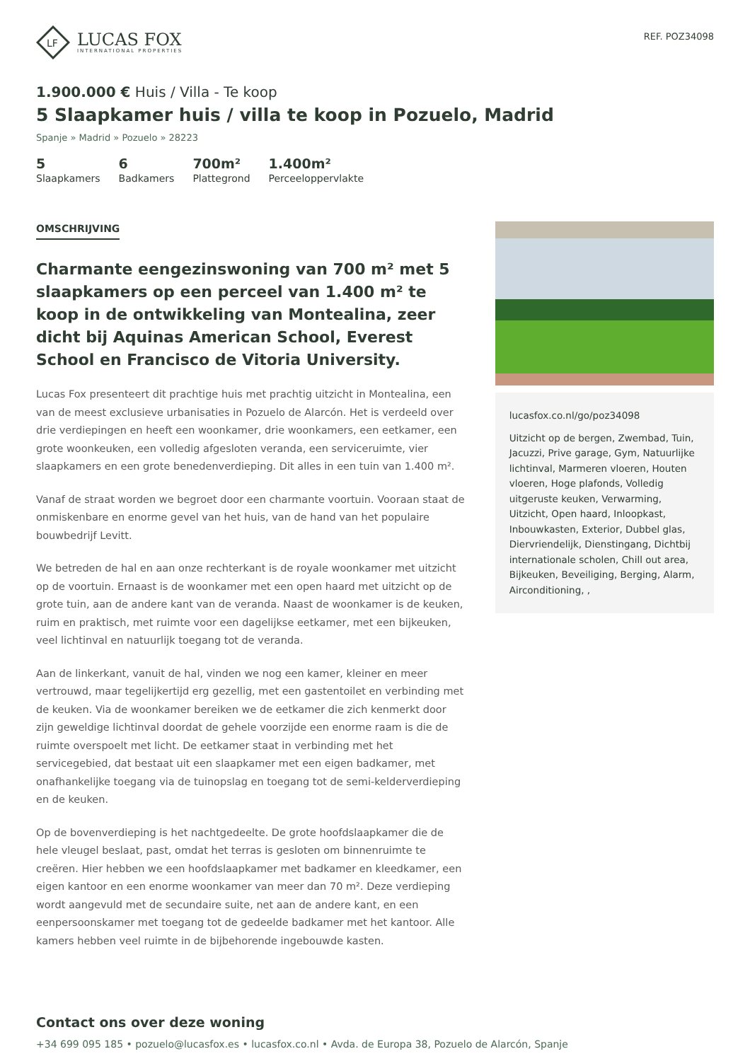LF
LUCAS FOX
INTERNATIONAL PROPERTIES
REF. POZ34098
1.900.000 € Huis / Villa - Te koop
5 Slaapkamer huis / villa te koop in Pozuelo, Madrid
Spanje » Madrid » Pozuelo » 28223
5
Slaapkamers
6
Badkamers
700m²
Plattegrond
1.400m²
Perceeloppervlakte
OMSCHRIJVING
Charmante eengezinswoning van 700 m² met 5 slaapkamers op een perceel van 1.400 m² te koop in de ontwikkeling van Montealina, zeer dicht bij Aquinas American School, Everest School en Francisco de Vitoria University.
Lucas Fox presenteert dit prachtige huis met prachtig uitzicht in Montealina, een van de meest exclusieve urbanisaties in Pozuelo de Alarcón. Het is verdeeld over drie verdiepingen en heeft een woonkamer, drie woonkamers, een eetkamer, een grote woonkeuken, een volledig afgesloten veranda, een serviceruimte, vier slaapkamers en een grote benedenverdieping. Dit alles in een tuin van 1.400 m².
Vanaf de straat worden we begroet door een charmante voortuin. Vooraan staat de onmiskenbare en enorme gevel van het huis, van de hand van het populaire bouwbedrijf Levitt.
We betreden de hal en aan onze rechterkant is de royale woonkamer met uitzicht op de voortuin. Ernaast is de woonkamer met een open haard met uitzicht op de grote tuin, aan de andere kant van de veranda. Naast de woonkamer is de keuken, ruim en praktisch, met ruimte voor een dagelijkse eetkamer, met een bijkeuken, veel lichtinval en natuurlijk toegang tot de veranda.
Aan de linkerkant, vanuit de hal, vinden we nog een kamer, kleiner en meer vertrouwd, maar tegelijkertijd erg gezellig, met een gastentoilet en verbinding met de keuken. Via de woonkamer bereiken we de eetkamer die zich kenmerkt door zijn geweldige lichtinval doordat de gehele voorzijde een enorme raam is die de ruimte overspoelt met licht. De eetkamer staat in verbinding met het servicegebied, dat bestaat uit een slaapkamer met een eigen badkamer, met onafhankelijke toegang via de tuinopslag en toegang tot de semi-kelderverdieping en de keuken.
Op de bovenverdieping is het nachtgedeelte. De grote hoofdslaapkamer die de hele vleugel beslaat, past, omdat het terras is gesloten om binnenruimte te creëren. Hier hebben we een hoofdslaapkamer met badkamer en kleedkamer, een eigen kantoor en een enorme woonkamer van meer dan 70 m². Deze verdieping wordt aangevuld met de secundaire suite, net aan de andere kant, en een eenpersoonskamer met toegang tot de gedeelde badkamer met het kantoor. Alle kamers hebben veel ruimte in de bijbehorende ingebouwde kasten.
lucasfox.co.nl/go/poz34098
Uitzicht op de bergen, Zwembad, Tuin, Jacuzzi, Prive garage, Gym, Natuurlijke lichtinval, Marmeren vloeren, Houten vloeren, Hoge plafonds, Volledig uitgeruste keuken, Verwarming, Uitzicht, Open haard, Inloopkast, Inbouwkasten, Exterior, Dubbel glas, Diervriendelijk, Dienstingang, Dichtbij internationale scholen, Chill out area, Bijkeuken, Beveiliging, Berging, Alarm, Airconditioning, ,
Contact ons over deze woning
+34 699 095 185 • pozuelo@lucasfox.es • lucasfox.co.nl • Avda. de Europa 38, Pozuelo de Alarcón, Spanje